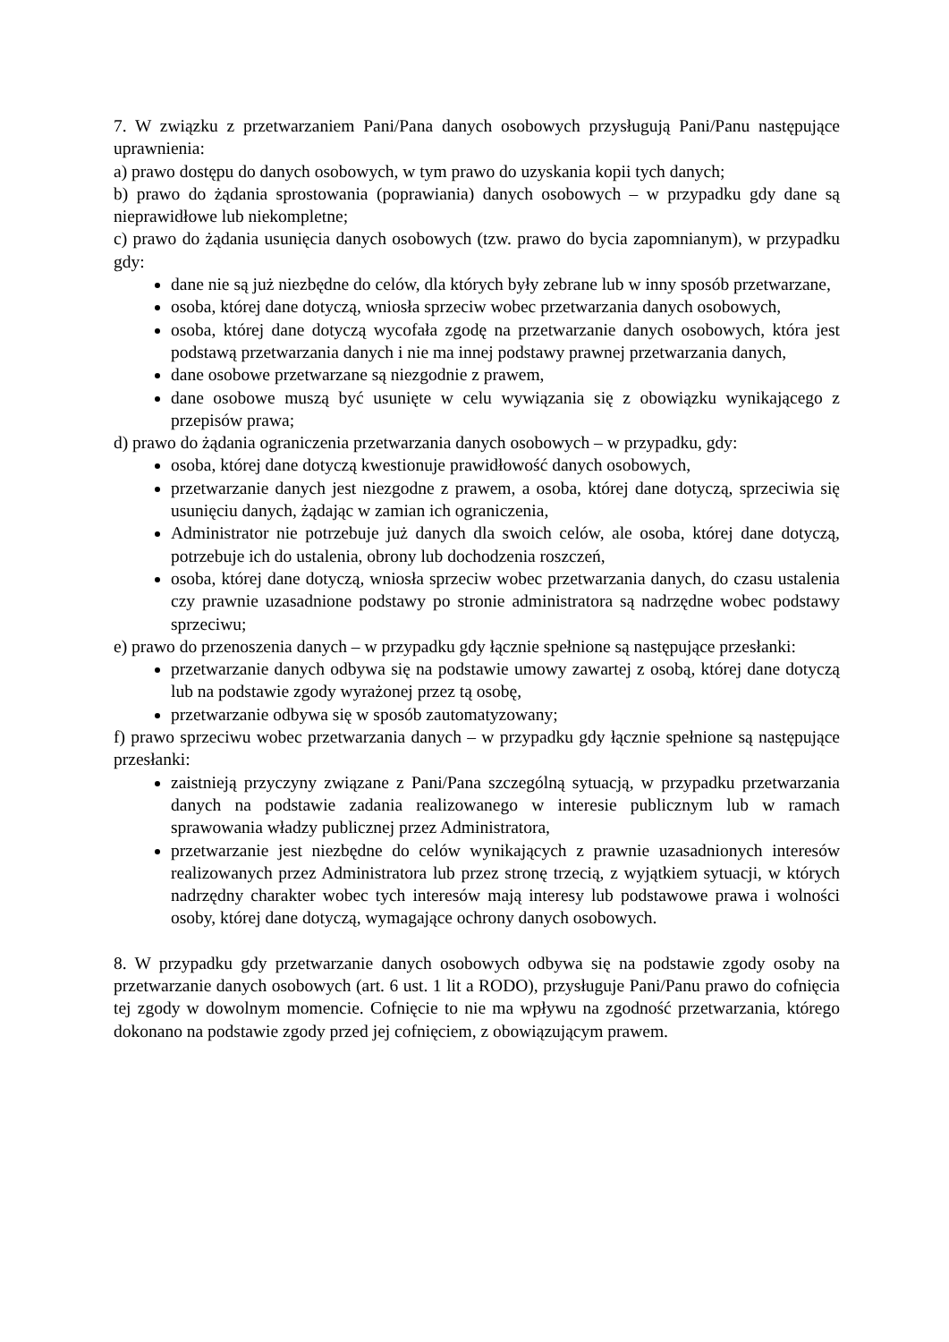7. W związku z przetwarzaniem Pani/Pana danych osobowych przysługują Pani/Panu następujące uprawnienia:
a) prawo dostępu do danych osobowych, w tym prawo do uzyskania kopii tych danych;
b) prawo do żądania sprostowania (poprawiania) danych osobowych – w przypadku gdy dane są nieprawidłowe lub niekompletne;
c) prawo do żądania usunięcia danych osobowych (tzw. prawo do bycia zapomnianym), w przypadku gdy:
dane nie są już niezbędne do celów, dla których były zebrane lub w inny sposób przetwarzane,
osoba, której dane dotyczą, wniosła sprzeciw wobec przetwarzania danych osobowych,
osoba, której dane dotyczą wycofała zgodę na przetwarzanie danych osobowych, która jest podstawą przetwarzania danych i nie ma innej podstawy prawnej przetwarzania danych,
dane osobowe przetwarzane są niezgodnie z prawem,
dane osobowe muszą być usunięte w celu wywiązania się z obowiązku wynikającego z przepisów prawa;
d) prawo do żądania ograniczenia przetwarzania danych osobowych – w przypadku, gdy:
osoba, której dane dotyczą kwestionuje prawidłowość danych osobowych,
przetwarzanie danych jest niezgodne z prawem, a osoba, której dane dotyczą, sprzeciwia się usunięciu danych, żądając w zamian ich ograniczenia,
Administrator nie potrzebuje już danych dla swoich celów, ale osoba, której dane dotyczą, potrzebuje ich do ustalenia, obrony lub dochodzenia roszczeń,
osoba, której dane dotyczą, wniosła sprzeciw wobec przetwarzania danych, do czasu ustalenia czy prawnie uzasadnione podstawy po stronie administratora są nadrzędne wobec podstawy sprzeciwu;
e) prawo do przenoszenia danych – w przypadku gdy łącznie spełnione są następujące przesłanki:
przetwarzanie danych odbywa się na podstawie umowy zawartej z osobą, której dane dotyczą lub na podstawie zgody wyrażonej przez tą osobę,
przetwarzanie odbywa się w sposób zautomatyzowany;
f) prawo sprzeciwu wobec przetwarzania danych – w przypadku gdy łącznie spełnione są następujące przesłanki:
zaistnieją przyczyny związane z Pani/Pana szczególną sytuacją, w przypadku przetwarzania danych na podstawie zadania realizowanego w interesie publicznym lub w ramach sprawowania władzy publicznej przez Administratora,
przetwarzanie jest niezbędne do celów wynikających z prawnie uzasadnionych interesów realizowanych przez Administratora lub przez stronę trzecią, z wyjątkiem sytuacji, w których nadrzędny charakter wobec tych interesów mają interesy lub podstawowe prawa i wolności osoby, której dane dotyczą, wymagające ochrony danych osobowych.
8. W przypadku gdy przetwarzanie danych osobowych odbywa się na podstawie zgody osoby na przetwarzanie danych osobowych (art. 6 ust. 1 lit a RODO), przysługuje Pani/Panu prawo do cofnięcia tej zgody w dowolnym momencie. Cofnięcie to nie ma wpływu na zgodność przetwarzania, którego dokonano na podstawie zgody przed jej cofnięciem, z obowiązującym prawem.